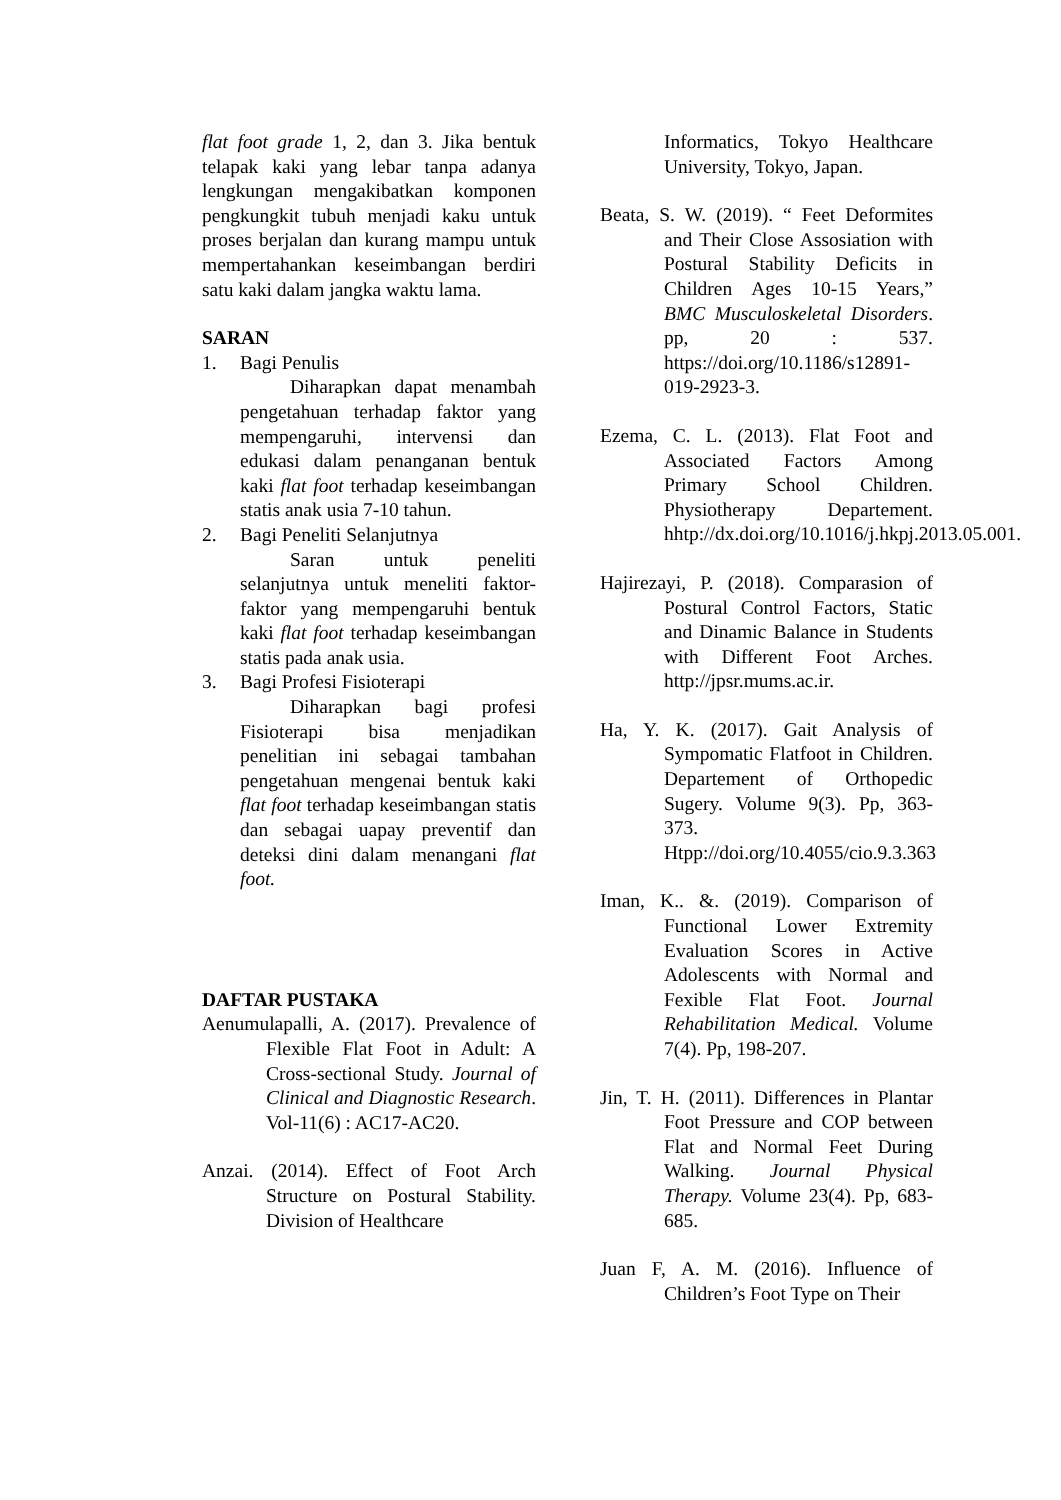flat foot grade 1, 2, dan 3. Jika bentuk telapak kaki yang lebar tanpa adanya lengkungan mengakibatkan komponen pengkungkit tubuh menjadi kaku untuk proses berjalan dan kurang mampu untuk mempertahankan keseimbangan berdiri satu kaki dalam jangka waktu lama.
SARAN
1. Bagi Penulis
Diharapkan dapat menambah pengetahuan terhadap faktor yang mempengaruhi, intervensi dan edukasi dalam penanganan bentuk kaki flat foot terhadap keseimbangan statis anak usia 7-10 tahun.
2. Bagi Peneliti Selanjutnya
Saran untuk peneliti selanjutnya untuk meneliti faktor-faktor yang mempengaruhi bentuk kaki flat foot terhadap keseimbangan statis pada anak usia.
3. Bagi Profesi Fisioterapi
Diharapkan bagi profesi Fisioterapi bisa menjadikan penelitian ini sebagai tambahan pengetahuan mengenai bentuk kaki flat foot terhadap keseimbangan statis dan sebagai uapay preventif dan deteksi dini dalam menangani flat foot.
DAFTAR PUSTAKA
Aenumulapalli, A. (2017). Prevalence of Flexible Flat Foot in Adult: A Cross-sectional Study. Journal of Clinical and Diagnostic Research. Vol-11(6) : AC17-AC20.
Anzai. (2014). Effect of Foot Arch Structure on Postural Stability. Division of Healthcare
Informatics, Tokyo Healthcare University, Tokyo, Japan.
Beata, S. W. (2019). “ Feet Deformites and Their Close Assosiation with Postural Stability Deficits in Children Ages 10-15 Years,” BMC Musculoskeletal Disorders. pp, 20 : 537. https://doi.org/10.1186/s12891-019-2923-3.
Ezema, C. L. (2013). Flat Foot and Associated Factors Among Primary School Children. Physiotherapy Departement. hhtp://dx.doi.org/10.1016/j.hkpj.2013.05.001.
Hajirezayi, P. (2018). Comparasion of Postural Control Factors, Static and Dinamic Balance in Students with Different Foot Arches. http://jpsr.mums.ac.ir.
Ha, Y. K. (2017). Gait Analysis of Sympomatic Flatfoot in Children. Departement of Orthopedic Sugery. Volume 9(3). Pp, 363-373. Htpp://doi.org/10.4055/cio.9.3.363
Iman, K.. &. (2019). Comparison of Functional Lower Extremity Evaluation Scores in Active Adolescents with Normal and Fexible Flat Foot. Journal Rehabilitation Medical. Volume 7(4). Pp, 198-207.
Jin, T. H. (2011). Differences in Plantar Foot Pressure and COP between Flat and Normal Feet During Walking. Journal Physical Therapy. Volume 23(4). Pp, 683-685.
Juan F, A. M. (2016). Influence of Children’s Foot Type on Their